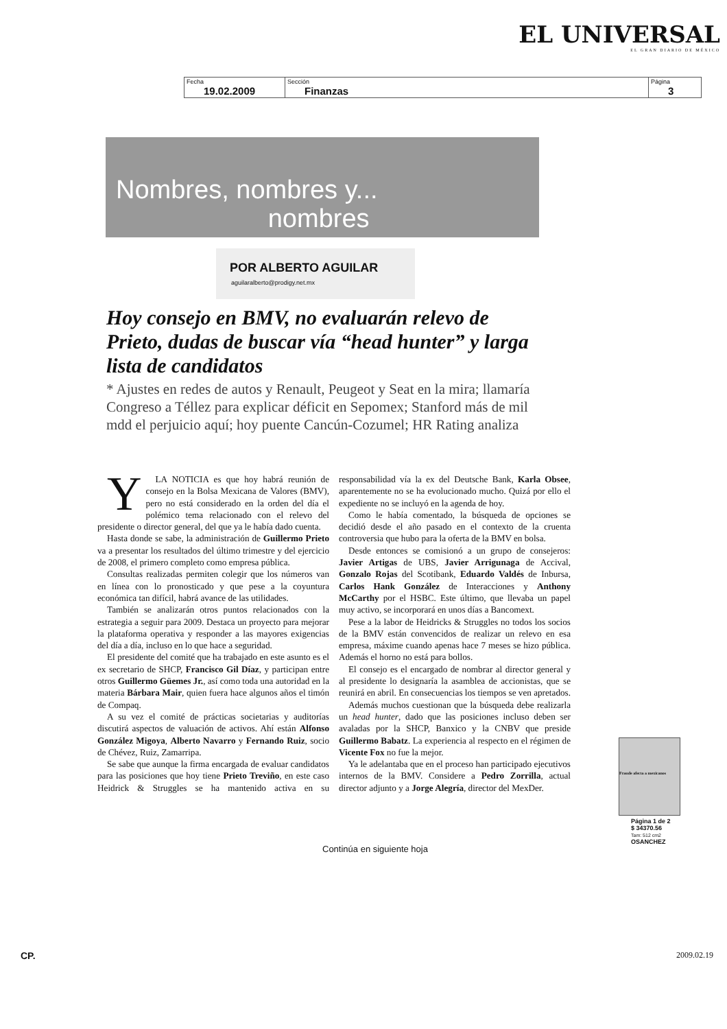EL UNIVERSAL
EL GRAN DIARIO DE MÉXICO
| Fecha 19.02.2009 | Sección Finanzas | Página 3 |
Nombres, nombres y...
nombres
POR ALBERTO AGUILAR
aguilaralberto@prodigy.net.mx
Hoy consejo en BMV, no evaluarán relevo de Prieto, dudas de buscar vía “head hunter” y larga lista de candidatos
* Ajustes en redes de autos y Renault, Peugeot y Seat en la mira; llamaría Congreso a Téllez para explicar déficit en Sepomex; Stanford más de mil mdd el perjuicio aquí; hoy puente Cancún-Cozumel; HR Rating analiza
YLA NOTICIA es que hoy habrá reunión de consejo en la Bolsa Mexicana de Valores (BMV), pero no está considerado en la orden del día el polémico tema relacionado con el relevo del presidente o director general, del que ya le había dado cuenta.
Hasta donde se sabe, la administración de Guillermo Prieto va a presentar los resultados del último trimestre y del ejercicio de 2008, el primero completo como empresa pública.
Consultas realizadas permiten colegir que los números van en línea con lo pronosticado y que pese a la coyuntura económica tan difícil, habrá avance de las utilidades.
También se analizarán otros puntos relacionados con la estrategia a seguir para 2009. Destaca un proyecto para mejorar la plataforma operativa y responder a las mayores exigencias del día a día, incluso en lo que hace a seguridad.
El presidente del comité que ha trabajado en este asunto es el ex secretario de SHCP, Francisco Gil Díaz, y participan entre otros Guillermo Güemes Jr., así como toda una autoridad en la materia Bárbara Mair, quien fuera hace algunos años el timón de Compaq.
A su vez el comité de prácticas societarias y auditorías discutirá aspectos de valuación de activos. Ahí están Alfonso González Migoya, Alberto Navarro y Fernando Ruiz, socio de Chévez, Ruiz, Zamarripa.
Se sabe que aunque la firma encargada de evaluar candidatos para las posiciones que hoy tiene Prieto Treviño, en este caso Heidrick & Struggles se ha mantenido activa en su responsabilidad vía la ex del Deutsche Bank, Karla Obsee, aparentemente no se ha evolucionado mucho. Quizá por ello el expediente no se incluyó en la agenda de hoy.
Como le había comentado, la búsqueda de opciones se decidió desde el año pasado en el contexto de la cruenta controversia que hubo para la oferta de la BMV en bolsa.
Desde entonces se comisionó a un grupo de consejeros: Javier Artigas de UBS, Javier Arrigunaga de Accival, Gonzalo Rojas del Scotibank, Eduardo Valdés de Inbursa, Carlos Hank González de Interacciones y Anthony McCarthy por el HSBC. Este último, que llevaba un papel muy activo, se incorporará en unos días a Bancomext.
Pese a la labor de Heidricks & Struggles no todos los socios de la BMV están convencidos de realizar un relevo en esa empresa, máxime cuando apenas hace 7 meses se hizo pública. Además el horno no está para bollos.
El consejo es el encargado de nombrar al director general y al presidente lo designaría la asamblea de accionistas, que se reunirá en abril. En consecuencias los tiempos se ven apretados.
Además muchos cuestionan que la búsqueda debe realizarla un head hunter, dado que las posiciones incluso deben ser avaladas por la SHCP, Banxico y la CNBV que preside Guillermo Babatz. La experiencia al respecto en el régimen de Vicente Fox no fue la mejor.
Ya le adelantaba que en el proceso han participado ejecutivos internos de la BMV. Considere a Pedro Zorrilla, actual director adjunto y a Jorge Alegría, director del MexDer.
Fraude afecta a mexicanos
Página 1 de 2
$ 34370.56
Tam: 512 cm2
OSANCHEZ
Continúa en siguiente hoja
CP. 2009.02.19